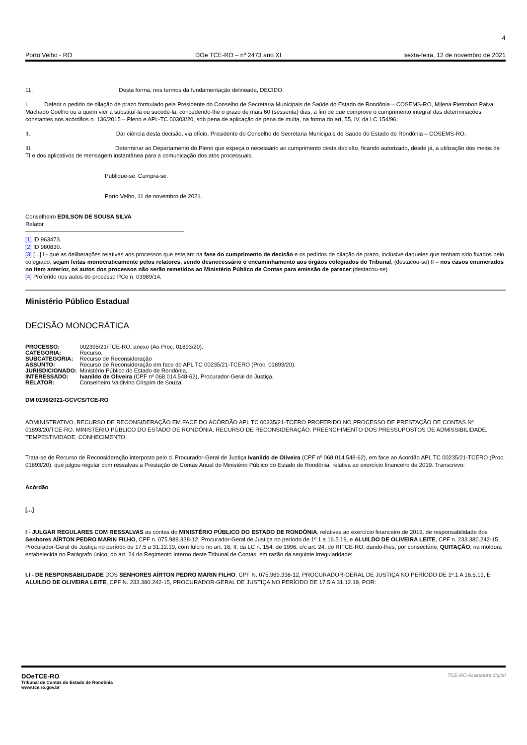4
Porto Velho - RO DOe TCE-RO – nº 2473 ano XI sexta-feira, 12 de novembro de 2021
11. Desta forma, nos termos da fundamentação delineada, DECIDO:
I. Deferir o pedido de dilação de prazo formulado pela Presidente do Conselho de Secretaria Municipais de Saúde do Estado de Rondônia – COSEMS-RO, Milena Pietrobon Paiva Machado Coelho ou a quem vier a substituí-la ou sucedê-la, concedendo-lhe o prazo de mais 60 (sessenta) dias, a fim de que comprove o cumprimento integral das determinações constantes nos acórdãos n. 136/2015 – Pleno e APL-TC 00303/20, sob pena de aplicação de pena de multa, na forma do art, 55, IV, da LC 154/96;
II. Dar ciência desta decisão, via ofício, Presidente do Conselho de Secretaria Municipais de Saúde do Estado de Rondônia – COSEMS-RO;
III. Determinar ao Departamento do Pleno que expeça o necessário ao cumprimento desta decisão, ficando autorizado, desde já, a utilização dos meios de TI e dos aplicativos de mensagem instantânea para a comunicação dos atos processuais.
Publique-se. Cumpra-se.
Porto Velho, 11 de novembro de 2021.
Conselheiro EDILSON DE SOUSA SILVA
Relator
[1] ID 963473.
[2] ID 980830.
[3] [...] I - que as deliberações relativas aos processos que estejam na fase do cumprimento de decisão e os pedidos de dilação de prazo, inclusive daqueles que tenham sido fixados pelo colegiado, sejam feitas monocraticamente pelos relatores, sendo desnecessário o encaminhamento aos órgãos colegiados do Tribunal; (destacou-se) II – nos casos enumerados no item anterior, os autos dos processos não serão remetidos ao Ministério Público de Contas para emissão de parecer;(destacou-se)
[4] Proferido nos autos do processo PCe n. 03989/14.
Ministério Público Estadual
DECISÃO MONOCRÁTICA
| PROCESSO: | 002395/21/TCE-RO; anexo (Ao Proc. 01893/20). |
| CATEGORIA: | Recurso. |
| SUBCATEGORIA: | Recurso de Reconsideração |
| ASSUNTO: | Recurso de Reconsideração em face do APL TC 00235/21-TCERO (Proc. 01893/20). |
| JURISDICIONADO: | Ministério Público do Estado de Rondônia. |
| INTERESSADO: | Ivanildo de Oliveira (CPF nº 068.014.548-62), Procurador-Geral de Justiça. |
| RELATOR: | Conselheiro Valdivino Crispim de Souza. |
DM 0196/2021-GCVCS/TCE-RO
ADMINISTRATIVO. RECURSO DE RECONSIDERAÇÃO EM FACE DO ACÓRDÃO APL TC 00235/21-TCERO PROFERIDO NO PROCESSO DE PRESTAÇÃO DE CONTAS Nº 01893/20/TCE-RO. MINISTÉRIO PÚBLICO DO ESTADO DE RONDÔNIA. RECURSO DE RECONSIDERAÇÃO. PREENCHIMENTO DOS PRESSUPOSTOS DE ADMISSIBILIDADE. TEMPESTIVIDADE. CONHECIMENTO.
Trata-se de Recurso de Reconsideração interposto pelo d. Procurador-Geral de Justiça Ivanildo de Oliveira (CPF nº 068.014.548-62), em face ao Acordão APL TC 00235/21-TCERO (Proc. 01893/20), que julgou regular com ressalvas a Prestação de Contas Anual do Ministério Público do Estado de Rondônia, relativa ao exercício financeiro de 2019. Transcrevo:
Acórdão
[...]
I - JULGAR REGULARES COM RESSALVAS as contas do MINISTÉRIO PÚBLICO DO ESTADO DE RONDÔNIA, relativas ao exercício financeiro de 2019, de responsabilidade dos Senhores AÍRTON PEDRO MARIN FILHO, CPF n. 075.989.338-12, Procurador-Geral de Justiça no período de 1º.1 a 16.5.19, e ALUILDO DE OLIVEIRA LEITE, CPF n. 233.380.242-15, Procurador-Geral de Justiça no período de 17.5 a 31.12.19, com fulcro no art. 16, II, da LC n. 154, de 1996, c/c art. 24, do RITCE-RO, dando-lhes, por consectário, QUITAÇÃO, na moldura estabelecida no Parágrafo único, do art. 24 do Regimento Interno deste Tribunal de Contas, em razão da seguinte irregularidade:
I.I - DE RESPONSABILIDADE DOS SENHORES AÍRTON PEDRO MARIN FILHO, CPF N. 075.989.338-12, PROCURADOR-GERAL DE JUSTIÇA NO PERÍODO DE 1º.1 A 16.5.19, E ALUILDO DE OLIVEIRA LEITE, CPF N. 233.380.242-15, PROCURADOR-GERAL DE JUSTIÇA NO PERÍODO DE 17.5 A 31.12.19, POR:
DOeTCE-RO
Tribunal de Contas do Estado de Rondônia
www.tce.ro.gov.br
TCE-RO Assinatura digital